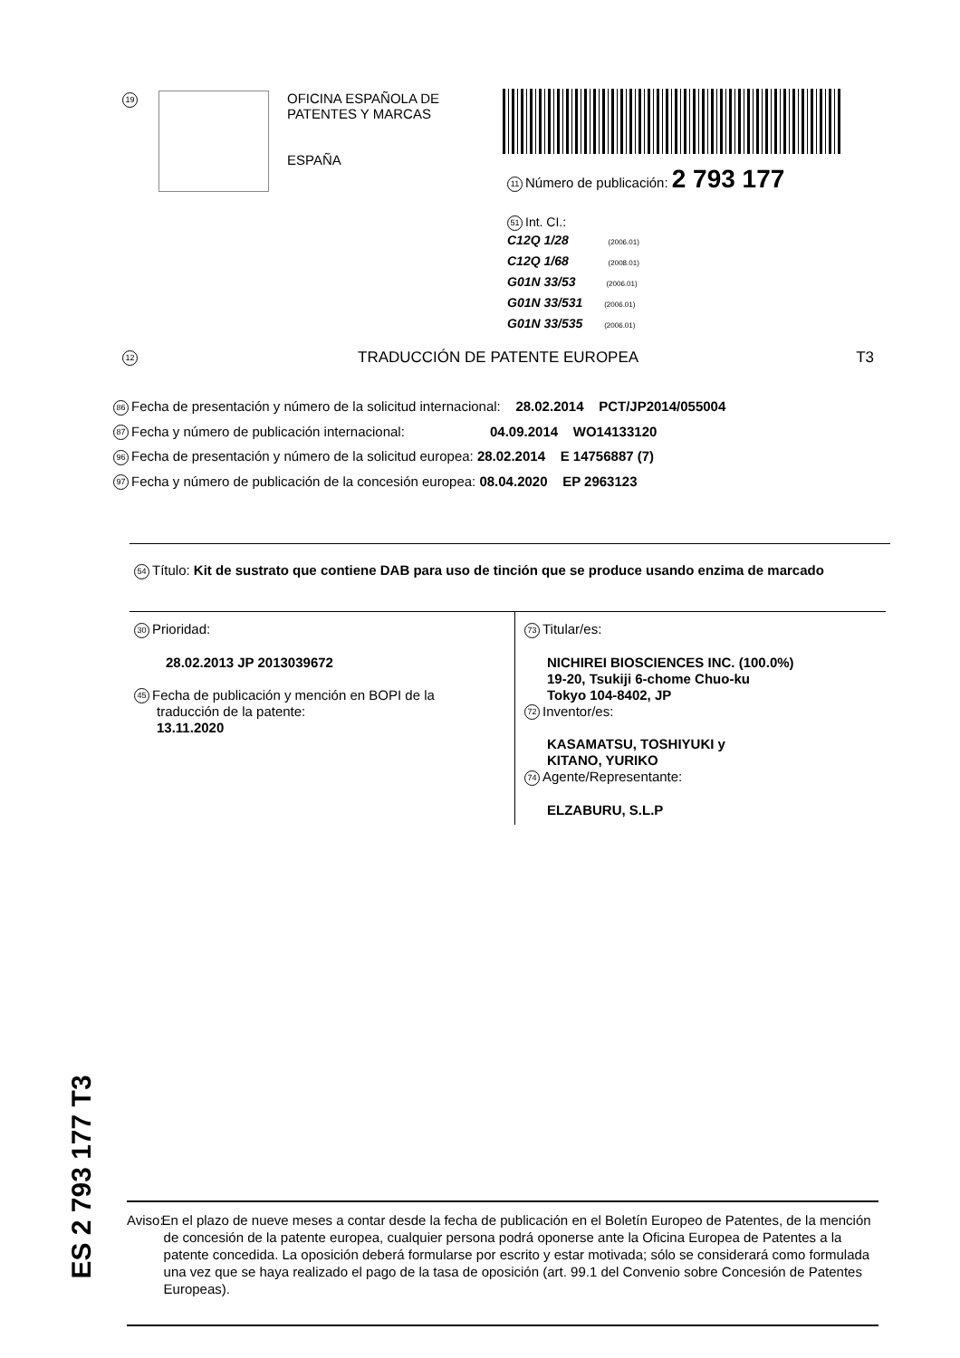19
OFICINA ESPAÑOLA DE
PATENTES Y MARCAS
ESPAÑA
11 Número de publicación: 2 793 177
51 Int. CI.:
C12Q 1/28 (2006.01)
C12Q 1/68 (2008.01)
G01N 33/53 (2006.01)
G01N 33/531 (2006.01)
G01N 33/535 (2006.01)
12 TRADUCCIÓN DE PATENTE EUROPEA T3
86 Fecha de presentación y número de la solicitud internacional: 28.02.2014 PCT/JP2014/055004
87 Fecha y número de publicación internacional: 04.09.2014 WO14133120
96 Fecha de presentación y número de la solicitud europea: 28.02.2014 E 14756887 (7)
97 Fecha y número de publicación de la concesión europea: 08.04.2020 EP 2963123
54 Título: Kit de sustrato que contiene DAB para uso de tinción que se produce usando enzima de marcado
30 Prioridad:
28.02.2013 JP 2013039672
45 Fecha de publicación y mención en BOPI de la
traducción de la patente:
13.11.2020
73 Titular/es:
NICHIREI BIOSCIENCES INC. (100.0%)
19-20, Tsukiji 6-chome Chuo-ku
Tokyo 104-8402, JP
72 Inventor/es:
KASAMATSU, TOSHIYUKI y
KITANO, YURIKO
74 Agente/Representante:
ELZABURU, S.L.P
ES 2 793 177 T3
Aviso: En el plazo de nueve meses a contar desde la fecha de publicación en el Boletín Europeo de Patentes, de la mención de concesión de la patente europea, cualquier persona podrá oponerse ante la Oficina Europea de Patentes a la patente concedida. La oposición deberá formularse por escrito y estar motivada; sólo se considerará como formulada una vez que se haya realizado el pago de la tasa de oposición (art. 99.1 del Convenio sobre Concesión de Patentes Europeas).